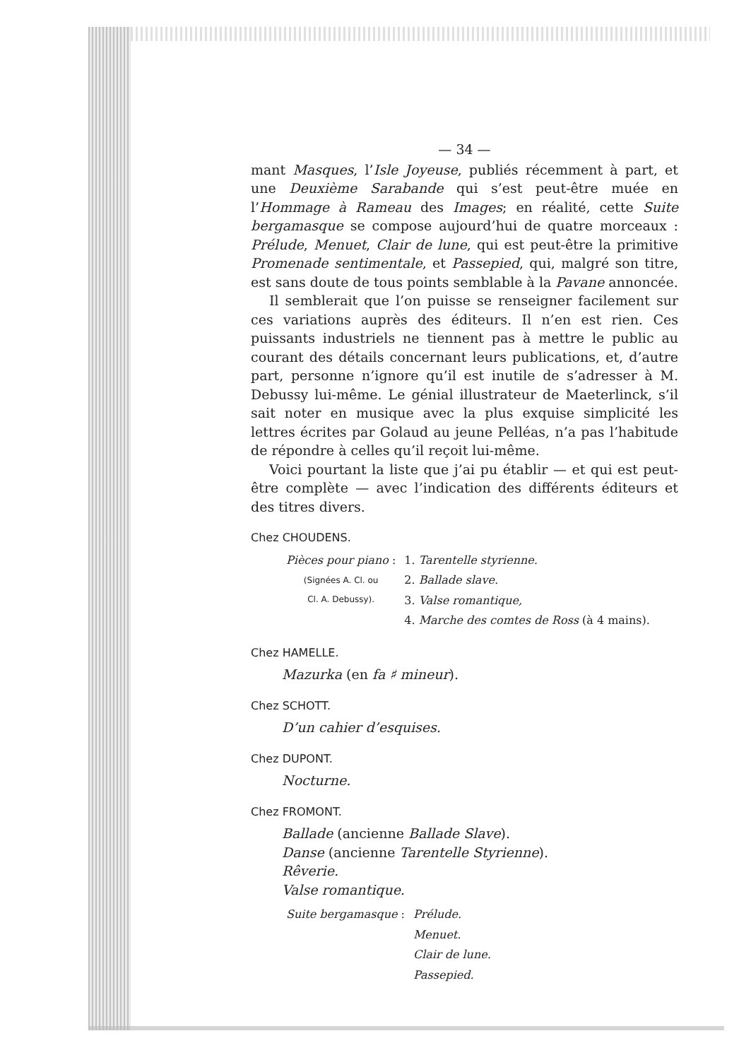— 34 —
mant Masques, l’Isle Joyeuse, publiés récemment à part, et une Deuxième Sarabande qui s’est peut-être muée en l’Hommage à Rameau des Images; en réalité, cette Suite bergamasque se compose aujourd’hui de quatre morceaux : Prélude, Menuet, Clair de lune, qui est peut-être la primitive Promenade sentimentale, et Passepied, qui, malgré son titre, est sans doute de tous points semblable à la Pavane annoncée.
Il semblerait que l’on puisse se renseigner facilement sur ces variations auprès des éditeurs. Il n’en est rien. Ces puissants industriels ne tiennent pas à mettre le public au courant des détails concernant leurs publications, et, d’autre part, personne n’ignore qu’il est inutile de s’adresser à M. Debussy lui-même. Le génial illustrateur de Maeterlinck, s’il sait noter en musique avec la plus exquise simplicité les lettres écrites par Golaud au jeune Pelléas, n’a pas l’habitude de répondre à celles qu’il reçoit lui-même.
Voici pourtant la liste que j’ai pu établir — et qui est peut-être complète — avec l’indication des différents éditeurs et des titres divers.
Chez CHOUDENS.
| Pièces pour piano : | 1. Tarentelle styrienne. |
| (Signées A. Cl. ou Cl. A. Debussy). | 2. Ballade slave. |
| | 3. Valse romantique, |
| | 4. Marche des comtes de Ross (à 4 mains). |
Chez HAMELLE.
Mazurka (en fa ♯ mineur).
Chez SCHOTT.
D’un cahier d’esquises.
Chez DUPONT.
Nocturne.
Chez FROMONT.
Ballade (ancienne Ballade Slave).
Danse (ancienne Tarentelle Styrienne).
Rêverie.
Valse romantique.
| Suite bergamasque : | Prélude. |
| | Menuet. |
| | Clair de lune. |
| | Passepied. |